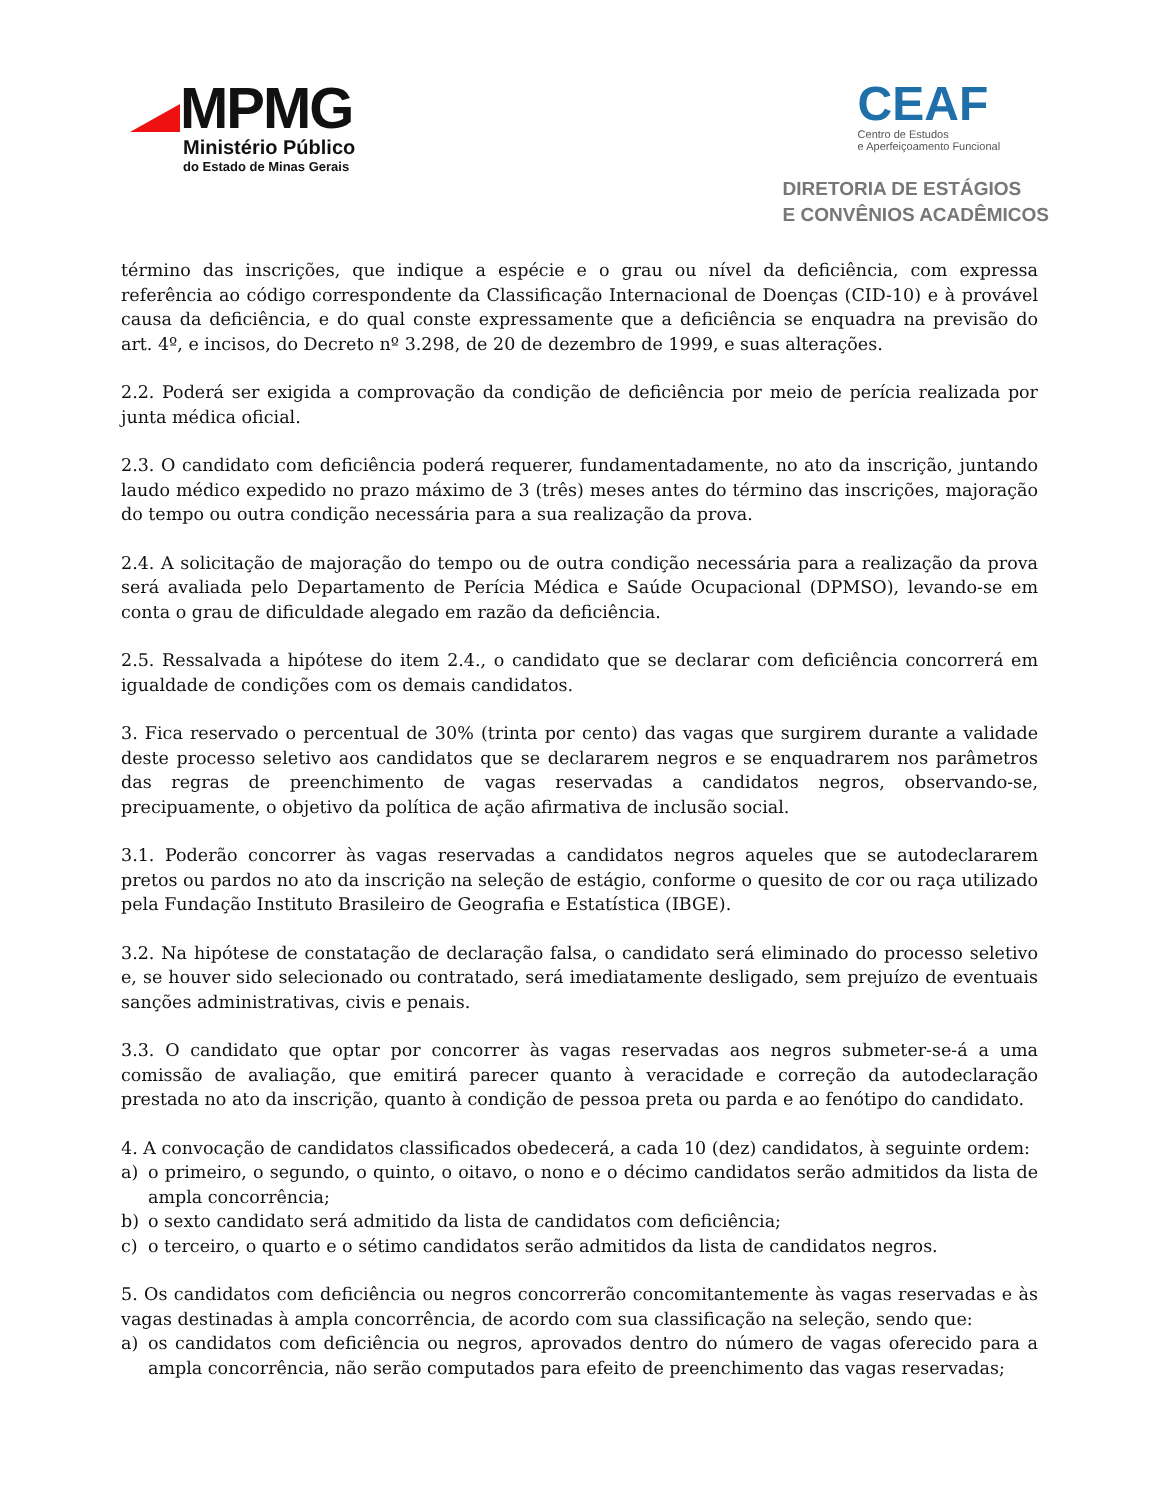MPMG
Ministério Público
do Estado de Minas Gerais
CEAF
Centro de Estudos
e Aperfeiçoamento Funcional
DIRETORIA DE ESTÁGIOS
E CONVÊNIOS ACADÊMICOS
término das inscrições, que indique a espécie e o grau ou nível da deficiência, com expressa referência ao código correspondente da Classificação Internacional de Doenças (CID-10) e à provável causa da deficiência, e do qual conste expressamente que a deficiência se enquadra na previsão do art. 4º, e incisos, do Decreto nº 3.298, de 20 de dezembro de 1999, e suas alterações.
2.2. Poderá ser exigida a comprovação da condição de deficiência por meio de perícia realizada por junta médica oficial.
2.3. O candidato com deficiência poderá requerer, fundamentadamente, no ato da inscrição, juntando laudo médico expedido no prazo máximo de 3 (três) meses antes do término das inscrições, majoração do tempo ou outra condição necessária para a sua realização da prova.
2.4. A solicitação de majoração do tempo ou de outra condição necessária para a realização da prova será avaliada pelo Departamento de Perícia Médica e Saúde Ocupacional (DPMSO), levando-se em conta o grau de dificuldade alegado em razão da deficiência.
2.5. Ressalvada a hipótese do item 2.4., o candidato que se declarar com deficiência concorrerá em igualdade de condições com os demais candidatos.
3. Fica reservado o percentual de 30% (trinta por cento) das vagas que surgirem durante a validade deste processo seletivo aos candidatos que se declararem negros e se enquadrarem nos parâmetros das regras de preenchimento de vagas reservadas a candidatos negros, observando-se, precipuamente, o objetivo da política de ação afirmativa de inclusão social.
3.1. Poderão concorrer às vagas reservadas a candidatos negros aqueles que se autodeclararem pretos ou pardos no ato da inscrição na seleção de estágio, conforme o quesito de cor ou raça utilizado pela Fundação Instituto Brasileiro de Geografia e Estatística (IBGE).
3.2. Na hipótese de constatação de declaração falsa, o candidato será eliminado do processo seletivo e, se houver sido selecionado ou contratado, será imediatamente desligado, sem prejuízo de eventuais sanções administrativas, civis e penais.
3.3. O candidato que optar por concorrer às vagas reservadas aos negros submeter-se-á a uma comissão de avaliação, que emitirá parecer quanto à veracidade e correção da autodeclaração prestada no ato da inscrição, quanto à condição de pessoa preta ou parda e ao fenótipo do candidato.
4. A convocação de candidatos classificados obedecerá, a cada 10 (dez) candidatos, à seguinte ordem:
a) o primeiro, o segundo, o quinto, o oitavo, o nono e o décimo candidatos serão admitidos da lista de ampla concorrência;
b) o sexto candidato será admitido da lista de candidatos com deficiência;
c) o terceiro, o quarto e o sétimo candidatos serão admitidos da lista de candidatos negros.
5. Os candidatos com deficiência ou negros concorrerão concomitantemente às vagas reservadas e às vagas destinadas à ampla concorrência, de acordo com sua classificação na seleção, sendo que:
a) os candidatos com deficiência ou negros, aprovados dentro do número de vagas oferecido para a ampla concorrência, não serão computados para efeito de preenchimento das vagas reservadas;